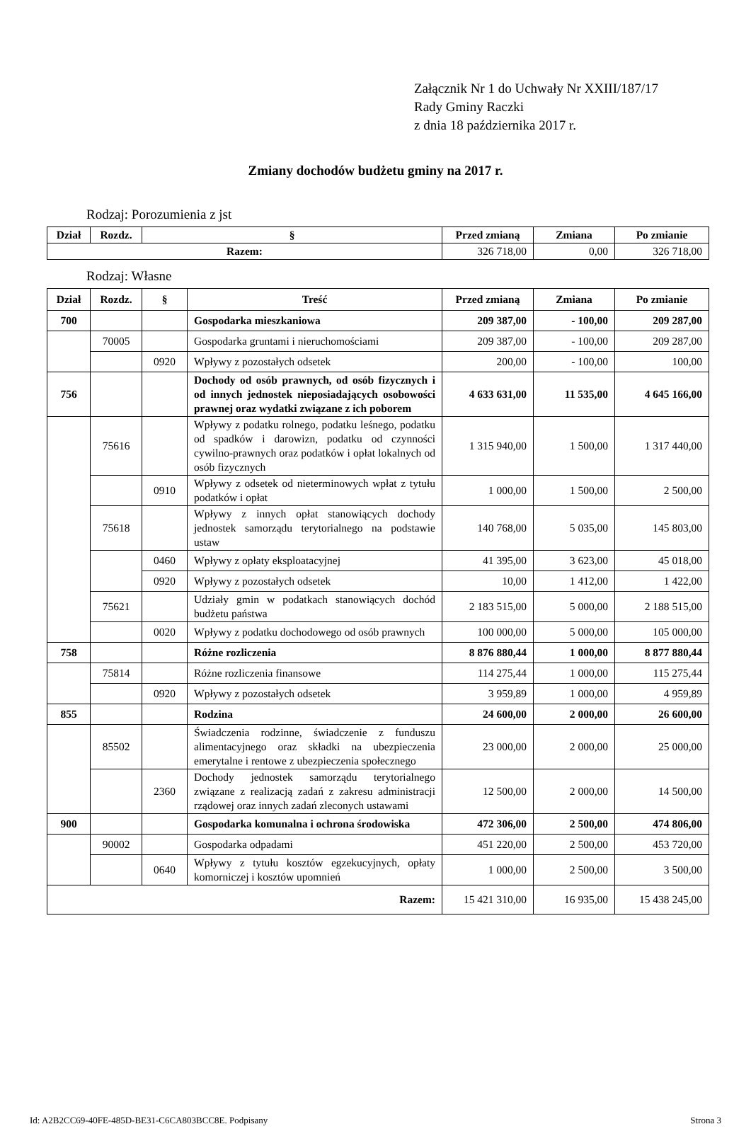Załącznik Nr 1 do Uchwały Nr XXIII/187/17
Rady Gminy Raczki
z dnia 18 października 2017 r.
Zmiany dochodów budżetu gminy na 2017 r.
Rodzaj: Porozumienia z jst
| Dział | Rozdz. | § | Przed zmianą | Zmiana | Po zmianie |
| --- | --- | --- | --- | --- | --- |
| Razem: | | | 326 718,00 | 0,00 | 326 718,00 |
Rodzaj: Własne
| Dział | Rozdz. | § | Treść | Przed zmianą | Zmiana | Po zmianie |
| --- | --- | --- | --- | --- | --- | --- |
| 700 | | | Gospodarka mieszkaniowa | 209 387,00 | - 100,00 | 209 287,00 |
| | 70005 | | Gospodarka gruntami i nieruchomościami | 209 387,00 | - 100,00 | 209 287,00 |
| | | 0920 | Wpływy z pozostałych odsetek | 200,00 | - 100,00 | 100,00 |
| 756 | | | Dochody od osób prawnych, od osób fizycznych i od innych jednostek nieposiadających osobowości prawnej oraz wydatki związane z ich poborem | 4 633 631,00 | 11 535,00 | 4 645 166,00 |
| | 75616 | | Wpływy z podatku rolnego, podatku leśnego, podatku od spadków i darowizn, podatku od czynności cywilno-prawnych oraz podatków i opłat lokalnych od osób fizycznych | 1 315 940,00 | 1 500,00 | 1 317 440,00 |
| | | 0910 | Wpływy z odsetek od nieterminowych wpłat z tytułu podatków i opłat | 1 000,00 | 1 500,00 | 2 500,00 |
| | 75618 | | Wpływy z innych opłat stanowiących dochody jednostek samorządu terytorialnego na podstawie ustaw | 140 768,00 | 5 035,00 | 145 803,00 |
| | | 0460 | Wpływy z opłaty eksploatacyjnej | 41 395,00 | 3 623,00 | 45 018,00 |
| | | 0920 | Wpływy z pozostałych odsetek | 10,00 | 1 412,00 | 1 422,00 |
| | 75621 | | Udziały gmin w podatkach stanowiących dochód budżetu państwa | 2 183 515,00 | 5 000,00 | 2 188 515,00 |
| | | 0020 | Wpływy z podatku dochodowego od osób prawnych | 100 000,00 | 5 000,00 | 105 000,00 |
| 758 | | | Różne rozliczenia | 8 876 880,44 | 1 000,00 | 8 877 880,44 |
| | 75814 | | Różne rozliczenia finansowe | 114 275,44 | 1 000,00 | 115 275,44 |
| | | 0920 | Wpływy z pozostałych odsetek | 3 959,89 | 1 000,00 | 4 959,89 |
| 855 | | | Rodzina | 24 600,00 | 2 000,00 | 26 600,00 |
| | 85502 | | Świadczenia rodzinne, świadczenie z funduszu alimentacyjnego oraz składki na ubezpieczenia emerytalne i rentowe z ubezpieczenia społecznego | 23 000,00 | 2 000,00 | 25 000,00 |
| | | 2360 | Dochody jednostek samorządu terytorialnego związane z realizacją zadań z zakresu administracji rządowej oraz innych zadań zleconych ustawami | 12 500,00 | 2 000,00 | 14 500,00 |
| 900 | | | Gospodarka komunalna i ochrona środowiska | 472 306,00 | 2 500,00 | 474 806,00 |
| | 90002 | | Gospodarka odpadami | 451 220,00 | 2 500,00 | 453 720,00 |
| | | 0640 | Wpływy z tytułu kosztów egzekucyjnych, opłaty komorniczej i kosztów upomnień | 1 000,00 | 2 500,00 | 3 500,00 |
| Razem: | | | | 15 421 310,00 | 16 935,00 | 15 438 245,00 |
Id: A2B2CC69-40FE-485D-BE31-C6CA803BCC8E. Podpisany Strona 3